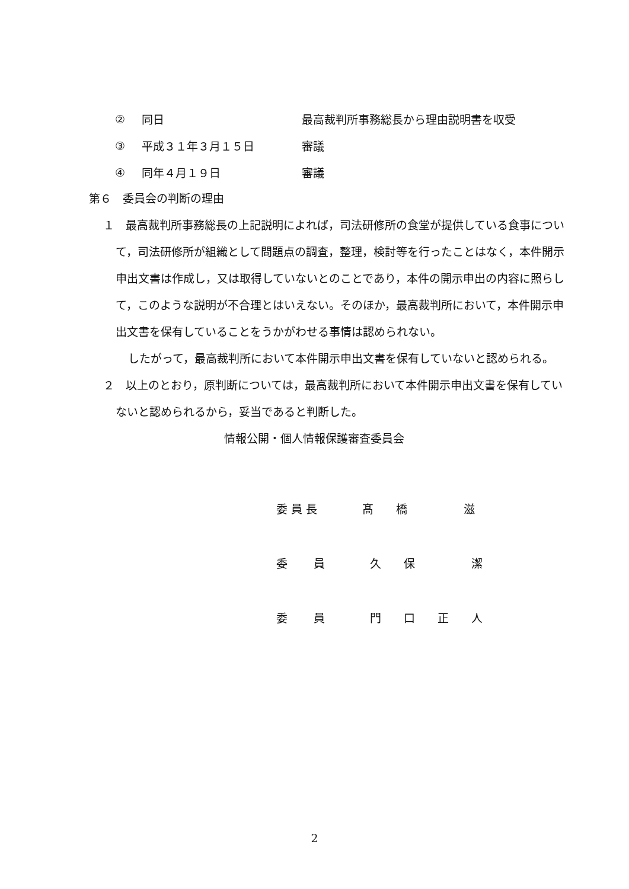② 同日 最高裁判所事務総長から理由説明書を収受
③ 平成３１年３月１５日 審議
④ 同年４月１９日 審議
第６　委員会の判断の理由
１　最高裁判所事務総長の上記説明によれば，司法研修所の食堂が提供している食事について，司法研修所が組織として問題点の調査，整理，検討等を行ったことはなく，本件開示申出文書は作成し，又は取得していないとのことであり，本件の開示申出の内容に照らして，このような説明が不合理とはいえない。そのほか，最高裁判所において，本件開示申出文書を保有していることをうかがわせる事情は認められない。
したがって，最高裁判所において本件開示申出文書を保有していないと認められる。
２　以上のとおり，原判断については，最高裁判所において本件開示申出文書を保有していないと認められるから，妥当であると判断した。
情報公開・個人情報保護審査委員会
委 員 長　　　　髙　　橋　　　　　滋
委　　 員　　　　久　　保　　　　　潔
委　　 員　　　　門　　口　　正　　人
2